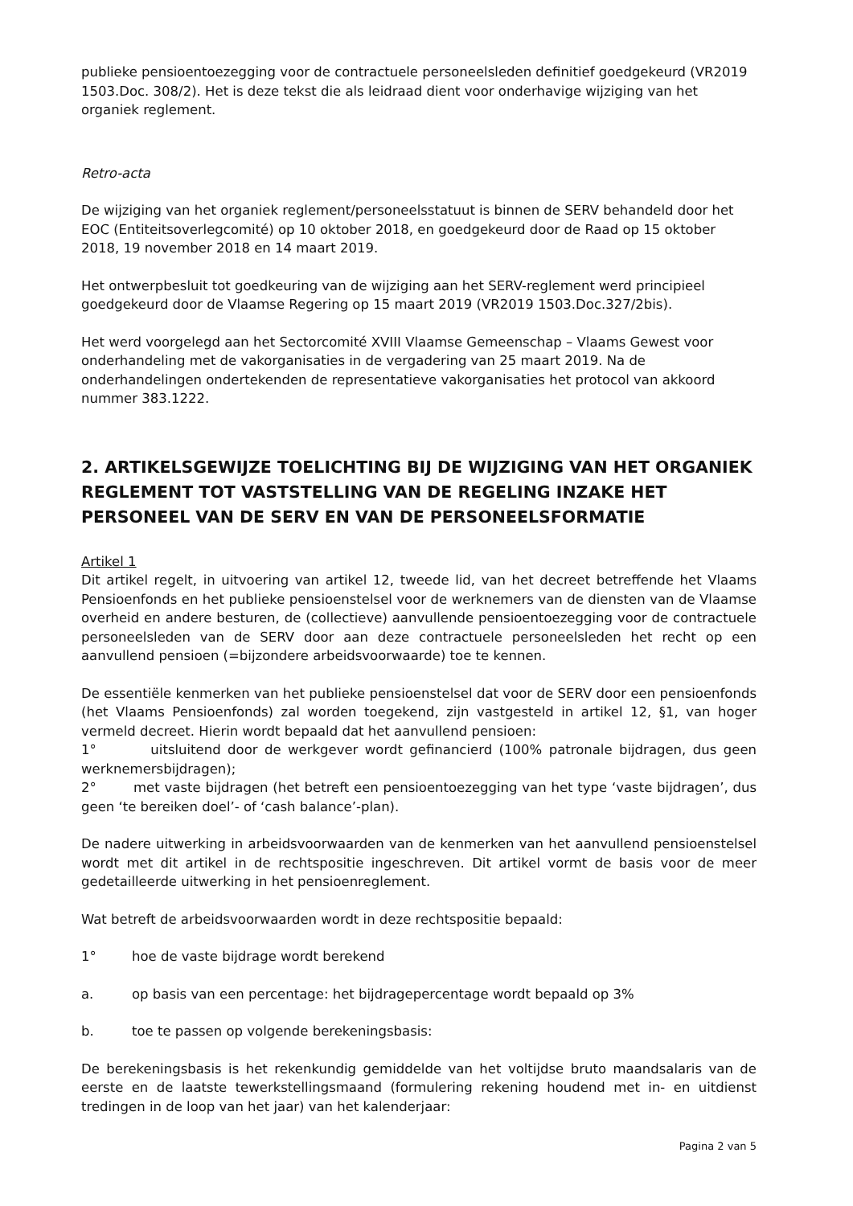publieke pensioentoezegging voor de contractuele personeelsleden definitief goedgekeurd (VR2019 1503.Doc. 308/2). Het is deze tekst die als leidraad dient voor onderhavige wijziging van het organiek reglement.
Retro-acta
De wijziging van het organiek reglement/personeelsstatuut is binnen de SERV behandeld door het EOC (Entiteitsoverlegcomité) op 10 oktober 2018, en goedgekeurd door de Raad op 15 oktober 2018, 19 november 2018 en 14 maart 2019.
Het ontwerpbesluit tot goedkeuring van de wijziging aan het SERV-reglement werd principieel goedgekeurd door de Vlaamse Regering op 15 maart 2019 (VR2019 1503.Doc.327/2bis).
Het werd voorgelegd aan het Sectorcomité XVIII Vlaamse Gemeenschap – Vlaams Gewest voor onderhandeling met de vakorganisaties in de vergadering van 25 maart 2019. Na de onderhandelingen ondertekenden de representatieve vakorganisaties het protocol van akkoord nummer 383.1222.
2. ARTIKELSGEWIJZE TOELICHTING BIJ DE WIJZIGING VAN HET ORGANIEK REGLEMENT TOT VASTSTELLING VAN DE REGELING INZAKE HET PERSONEEL VAN DE SERV EN VAN DE PERSONEELSFORMATIE
Artikel 1
Dit artikel regelt, in uitvoering van artikel 12, tweede lid, van het decreet betreffende het Vlaams Pensioenfonds en het publieke pensioenstelsel voor de werknemers van de diensten van de Vlaamse overheid en andere besturen, de (collectieve) aanvullende pensioentoezegging voor de contractuele personeelsleden van de SERV door aan deze contractuele personeelsleden het recht op een aanvullend pensioen (=bijzondere arbeidsvoorwaarde) toe te kennen.
De essentiële kenmerken van het publieke pensioenstelsel dat voor de SERV door een pensioenfonds (het Vlaams Pensioenfonds) zal worden toegekend, zijn vastgesteld in artikel 12, §1, van hoger vermeld decreet. Hierin wordt bepaald dat het aanvullend pensioen:
1° uitsluitend door de werkgever wordt gefinancierd (100% patronale bijdragen, dus geen werknemersbijdragen);
2° met vaste bijdragen (het betreft een pensioentoezegging van het type ‘vaste bijdragen’, dus geen ‘te bereiken doel’- of ‘cash balance’-plan).
De nadere uitwerking in arbeidsvoorwaarden van de kenmerken van het aanvullend pensioenstelsel wordt met dit artikel in de rechtspositie ingeschreven. Dit artikel vormt de basis voor de meer gedetailleerde uitwerking in het pensioenreglement.
Wat betreft de arbeidsvoorwaarden wordt in deze rechtspositie bepaald:
1° hoe de vaste bijdrage wordt berekend
a. op basis van een percentage: het bijdragepercentage wordt bepaald op 3%
b. toe te passen op volgende berekeningsbasis:
De berekeningsbasis is het rekenkundig gemiddelde van het voltijdse bruto maandsalaris van de eerste en de laatste tewerkstellingsmaand (formulering rekening houdend met in- en uitdienst tredingen in de loop van het jaar) van het kalenderjaar:
Pagina 2 van 5